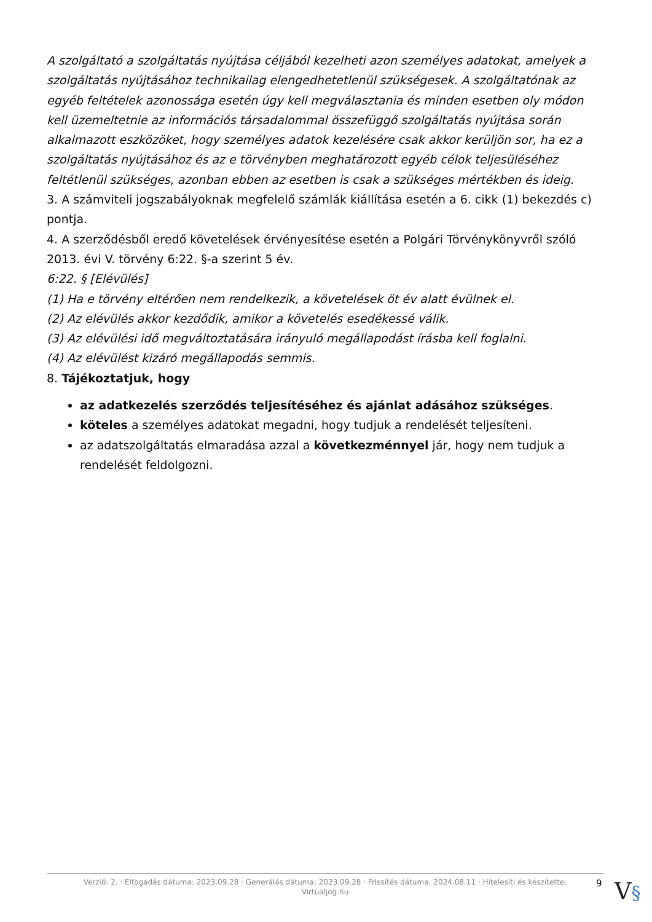A szolgáltató a szolgáltatás nyújtása céljából kezelheti azon személyes adatokat, amelyek a szolgáltatás nyújtásához technikailag elengedhetetlenül szükségesek. A szolgáltatónak az egyéb feltételek azonossága esetén úgy kell megválasztania és minden esetben oly módon kell üzemeltetnie az információs társadalommal összefüggő szolgáltatás nyújtása során alkalmazott eszközöket, hogy személyes adatok kezelésére csak akkor kerüljön sor, ha ez a szolgáltatás nyújtásához és az e törvényben meghatározott egyéb célok teljesüléséhez feltétlenül szükséges, azonban ebben az esetben is csak a szükséges mértékben és ideig.
3. A számviteli jogszabályoknak megfelelő számlák kiállítása esetén a 6. cikk (1) bekezdés c) pontja.
4. A szerződésből eredő követelések érvényesítése esetén a Polgári Törvénykönyvről szóló 2013. évi V. törvény 6:22. §-a szerint 5 év.
6:22. § [Elévülés]
(1) Ha e törvény eltérően nem rendelkezik, a követelések öt év alatt évülnek el.
(2) Az elévülés akkor kezdődik, amikor a követelés esedékessé válik.
(3) Az elévülési idő megváltoztatására irányuló megállapodást írásba kell foglalni.
(4) Az elévülést kizáró megállapodás semmis.
8. Tájékoztatjuk, hogy
az adatkezelés szerződés teljesítéséhez és ajánlat adásához szükséges.
köteles a személyes adatokat megadni, hogy tudjuk a rendelését teljesíteni.
az adatszolgáltatás elmaradása azzal a következménnyel jár, hogy nem tudjuk a rendelését feldolgozni.
Verzió: 2. · Elfogadás dátuma: 2023.09.28 · Generálás dátuma: 2023.09.28 · Frissítés dátuma: 2024.08.11 · Hitelesíti és készítette:
Virtualjog.hu
9 V§